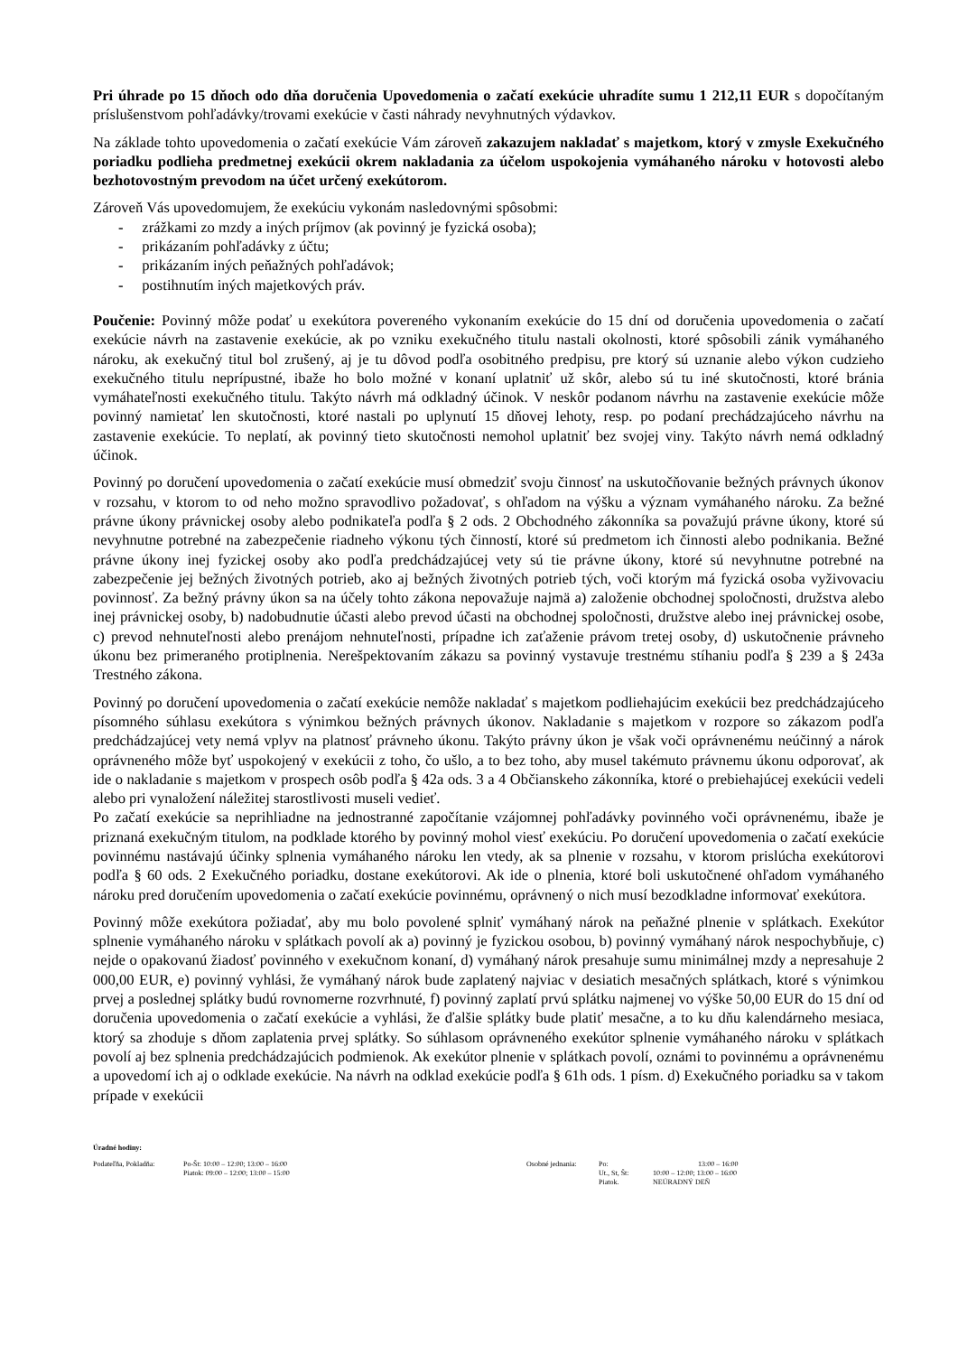Pri úhrade po 15 dňoch odo dňa doručenia Upovedomenia o začatí exekúcie uhradíte sumu 1 212,11 EUR s dopočítaným príslušenstvom pohľadávky/trovami exekúcie v časti náhrady nevyhnutných výdavkov.
Na základe tohto upovedomenia o začatí exekúcie Vám zároveň zakazujem nakladať s majetkom, ktorý v zmysle Exekučného poriadku podlieha predmetnej exekúcii okrem nakladania za účelom uspokojenia vymáhaného nároku v hotovosti alebo bezhotovostným prevodom na účet určený exekútorom.
Zároveň Vás upovedomujem, že exekúciu vykonám nasledovnými spôsobmi:
- zrážkami zo mzdy a iných príjmov (ak povinný je fyzická osoba);
- prikázaním pohľadávky z účtu;
- prikázaním iných peňažných pohľadávok;
- postihnutím iných majetkových práv.
Poučenie: Povinný môže podať u exekútora povereného vykonaním exekúcie do 15 dní od doručenia upovedomenia o začatí exekúcie návrh na zastavenie exekúcie, ak po vzniku exekučného titulu nastali okolnosti, ktoré spôsobili zánik vymáhaného nároku, ak exekučný titul bol zrušený, aj je tu dôvod podľa osobitného predpisu, pre ktorý sú uznanie alebo výkon cudzieho exekučného titulu neprípustné, ibaže ho bolo možné v konaní uplatniť už skôr, alebo sú tu iné skutočnosti, ktoré bránia vymáhateľnosti exekučného titulu. Takýto návrh má odkladný účinok. V neskôr podanom návrhu na zastavenie exekúcie môže povinný namietať len skutočnosti, ktoré nastali po uplynutí 15 dňovej lehoty, resp. po podaní prechádzajúceho návrhu na zastavenie exekúcie. To neplatí, ak povinný tieto skutočnosti nemohol uplatniť bez svojej viny. Takýto návrh nemá odkladný účinok.
Povinný po doručení upovedomenia o začatí exekúcie musí obmedziť svoju činnosť na uskutočňovanie bežných právnych úkonov v rozsahu, v ktorom to od neho možno spravodlivo požadovať, s ohľadom na výšku a význam vymáhaného nároku. Za bežné právne úkony právnickej osoby alebo podnikateľa podľa § 2 ods. 2 Obchodného zákonníka sa považujú právne úkony, ktoré sú nevyhnutne potrebné na zabezpečenie riadneho výkonu tých činností, ktoré sú predmetom ich činnosti alebo podnikania. Bežné právne úkony inej fyzickej osoby ako podľa predchádzajúcej vety sú tie právne úkony, ktoré sú nevyhnutne potrebné na zabezpečenie jej bežných životných potrieb, ako aj bežných životných potrieb tých, voči ktorým má fyzická osoba vyživovaciu povinnosť. Za bežný právny úkon sa na účely tohto zákona nepovažuje najmä a) založenie obchodnej spoločnosti, družstva alebo inej právnickej osoby, b) nadobudnutie účasti alebo prevod účasti na obchodnej spoločnosti, družstve alebo inej právnickej osobe, c) prevod nehnuteľnosti alebo prenájom nehnuteľnosti, prípadne ich zaťaženie právom tretej osoby, d) uskutočnenie právneho úkonu bez primeraného protiplnenia. Nerešpektovaním zákazu sa povinný vystavuje trestnému stíhaniu podľa § 239 a § 243a Trestného zákona.
Povinný po doručení upovedomenia o začatí exekúcie nemôže nakladať s majetkom podliehajúcim exekúcii bez predchádzajúceho písomného súhlasu exekútora s výnimkou bežných právnych úkonov. Nakladanie s majetkom v rozpore so zákazom podľa predchádzajúcej vety nemá vplyv na platnosť právneho úkonu. Takýto právny úkon je však voči oprávnenému neúčinný a nárok oprávneného môže byť uspokojený v exekúcii z toho, čo ušlo, a to bez toho, aby musel takémuto právnemu úkonu odporovať, ak ide o nakladanie s majetkom v prospech osôb podľa § 42a ods. 3 a 4 Občianskeho zákonníka, ktoré o prebiehajúcej exekúcii vedeli alebo pri vynaložení náležitej starostlivosti museli vedieť.
Po začatí exekúcie sa neprihliadne na jednostranné započítanie vzájomnej pohľadávky povinného voči oprávnenému, ibaže je priznaná exekučným titulom, na podklade ktorého by povinný mohol viesť exekúciu. Po doručení upovedomenia o začatí exekúcie povinnému nastávajú účinky splnenia vymáhaného nároku len vtedy, ak sa plnenie v rozsahu, v ktorom prislúcha exekútorovi podľa § 60 ods. 2 Exekučného poriadku, dostane exekútorovi. Ak ide o plnenia, ktoré boli uskutočnené ohľadom vymáhaného nároku pred doručením upovedomenia o začatí exekúcie povinnému, oprávnený o nich musí bezodkladne informovať exekútora.
Povinný môže exekútora požiadať, aby mu bolo povolené splniť vymáhaný nárok na peňažné plnenie v splátkach. Exekútor splnenie vymáhaného nároku v splátkach povolí ak a) povinný je fyzickou osobou, b) povinný vymáhaný nárok nespochybňuje, c) nejde o opakovanú žiadosť povinného v exekučnom konaní, d) vymáhaný nárok presahuje sumu minimálnej mzdy a nepresahuje 2 000,00 EUR, e) povinný vyhlási, že vymáhaný nárok bude zaplatený najviac v desiatich mesačných splátkach, ktoré s výnimkou prvej a poslednej splátky budú rovnomerne rozvrhnuté, f) povinný zaplatí prvú splátku najmenej vo výške 50,00 EUR do 15 dní od doručenia upovedomenia o začatí exekúcie a vyhlási, že ďalšie splátky bude platiť mesačne, a to ku dňu kalendárneho mesiaca, ktorý sa zhoduje s dňom zaplatenia prvej splátky. So súhlasom oprávneného exekútor splnenie vymáhaného nároku v splátkach povolí aj bez splnenia predchádzajúcich podmienok. Ak exekútor plnenie v splátkach povolí, oznámi to povinnému a oprávnenému a upovedomí ich aj o odklade exekúcie. Na návrh na odklad exekúcie podľa § 61h ods. 1 písm. d) Exekučného poriadku sa v takom prípade v exekúcii
Úradné hodiny:
Podateľňa, Pokladňa: Po-Št: 10:00 – 12:00; 13:00 – 16:00
Piatok: 09:00 – 12:00; 13:00 – 15:00
Osobné jednania: Po:
Ut., St, Št:
Piatok.
13:00 – 16:00
10:00 – 12:00; 13:00 – 16:00
NEÚRADNÝ DEŇ